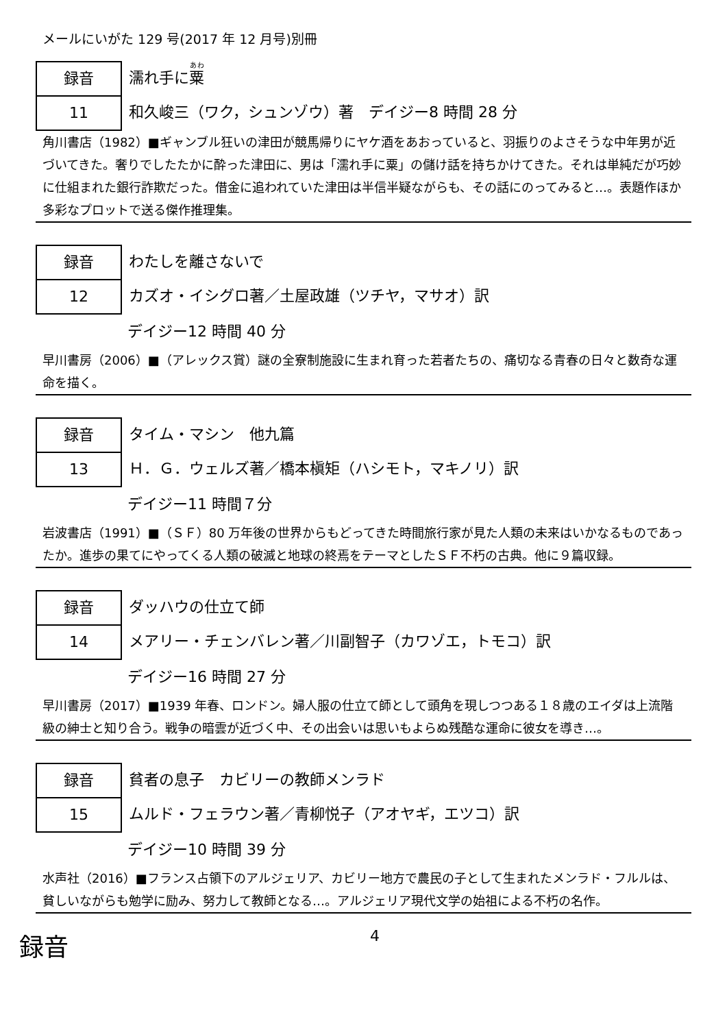メールにいがた 129 号(2017 年 12 月号)別冊
録音
11
濡れ手に粟
和久峻三（ワク，シュンゾウ）著　デイジー8 時間 28 分
角川書店（1982）■ギャンブル狂いの津田が競馬帰りにヤケ酒をあおっていると、羽振りのよさそうな中年男が近づいてきた。奢りでしたたかに酔った津田に、男は「濡れ手に粟」の儲け話を持ちかけてきた。それは単純だが巧妙に仕組まれた銀行詐欺だった。借金に追われていた津田は半信半疑ながらも、その話にのってみると…。表題作ほか多彩なプロットで送る傑作推理集。
録音
12
わたしを離さないで
カズオ・イシグロ著／土屋政雄（ツチヤ，マサオ）訳
デイジー12 時間 40 分
早川書房（2006）■（アレックス賞）謎の全寮制施設に生まれ育った若者たちの、痛切なる青春の日々と数奇な運命を描く。
録音
13
タイム・マシン　他九篇
Ｈ．Ｇ．ウェルズ著／橋本槇矩（ハシモト，マキノリ）訳
デイジー11 時間７分
岩波書店（1991）■（ＳＦ）80 万年後の世界からもどってきた時間旅行家が見た人類の未来はいかなるものであったか。進歩の果てにやってくる人類の破滅と地球の終焉をテーマとしたＳＦ不朽の古典。他に９篇収録。
録音
14
ダッハウの仕立て師
メアリー・チェンバレン著／川副智子（カワゾエ，トモコ）訳
デイジー16 時間 27 分
早川書房（2017）■1939 年春、ロンドン。婦人服の仕立て師として頭角を現しつつある１８歳のエイダは上流階級の紳士と知り合う。戦争の暗雲が近づく中、その出会いは思いもよらぬ残酷な運命に彼女を導き…。
録音
15
貧者の息子　カビリーの教師メンラド
ムルド・フェラウン著／青柳悦子（アオヤギ，エツコ）訳
デイジー10 時間 39 分
水声社（2016）■フランス占領下のアルジェリア、カビリー地方で農民の子として生まれたメンラド・フルルは、貧しいながらも勉学に励み、努力して教師となる…。アルジェリア現代文学の始祖による不朽の名作。
録音
4